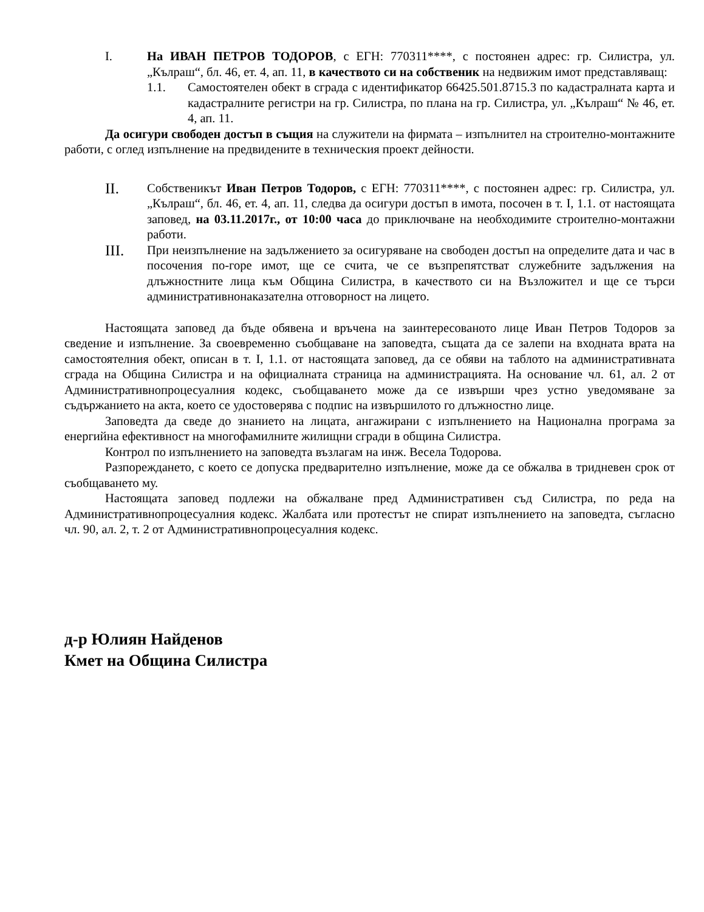I. На ИВАН ПЕТРОВ ТОДОРОВ, с ЕГН: 770311****, с постоянен адрес: гр. Силистра, ул. „Кълраш“, бл. 46, ет. 4, ап. 11, в качеството си на собственик на недвижим имот представляващ:
1.1. Самостоятелен обект в сграда с идентификатор 66425.501.8715.3 по кадастралната карта и кадастралните регистри на гр. Силистра, по плана на гр. Силистра, ул. „Кълраш“ № 46, ет. 4, ап. 11.
Да осигури свободен достъп в същия на служители на фирмата – изпълнител на строително-монтажните работи, с оглед изпълнение на предвидените в техническия проект дейности.
II.
Собственикът Иван Петров Тодоров, с ЕГН: 770311****, с постоянен адрес: гр. Силистра, ул. „Кълраш“, бл. 46, ет. 4, ап. 11, следва да осигури достъп в имота, посочен в т. I, 1.1. от настоящата заповед, на 03.11.2017г., от 10:00 часа до приключване на необходимите строително-монтажни работи.
III.
При неизпълнение на задължението за осигуряване на свободен достъп на определите дата и час в посочения по-горе имот, ще се счита, че се възпрепятстват служебните задължения на длъжностните лица към Община Силистра, в качеството си на Възложител и ще се търси административнонаказателна отговорност на лицето.
Настоящата заповед да бъде обявена и връчена на заинтересованото лице Иван Петров Тодоров за сведение и изпълнение. За своевременно съобщаване на заповедта, същата да се залепи на входната врата на самостоятелния обект, описан в т. I, 1.1. от настоящата заповед, да се обяви на таблото на административната сграда на Община Силистра и на официалната страница на администрацията. На основание чл. 61, ал. 2 от Административнопроцесуалния кодекс, съобщаването може да се извърши чрез устно уведомяване за съдържанието на акта, което се удостоверява с подпис на извършилото го длъжностно лице.
Заповедта да сведе до знанието на лицата, ангажирани с изпълнението на Национална програма за енергийна ефективност на многофамилните жилищни сгради в община Силистра.
Контрол по изпълнението на заповедта възлагам на инж. Весела Тодорова.
Разпореждането, с което се допуска предварително изпълнение, може да се обжалва в тридневен срок от съобщаването му.
Настоящата заповед подлежи на обжалване пред Административен съд Силистра, по реда на Административнопроцесуалния кодекс. Жалбата или протестът не спират изпълнението на заповедта, съгласно чл. 90, ал. 2, т. 2 от Административнопроцесуалния кодекс.
д-р Юлиян Найденов
Кмет на Община Силистра